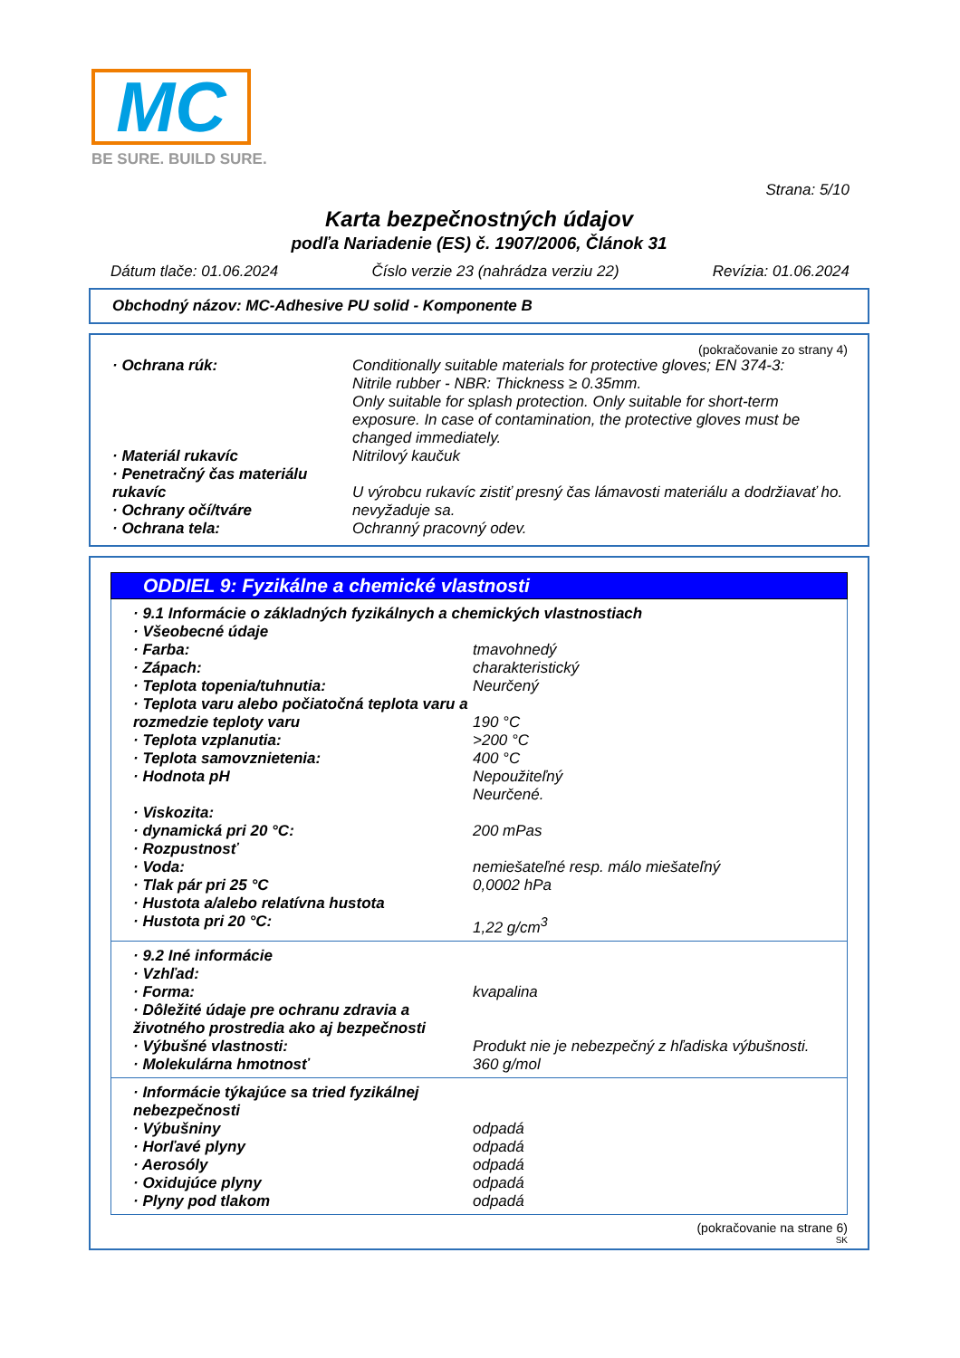MC
BE SURE. BUILD SURE.
Strana: 5/10
Karta bezpečnostných údajov
podľa Nariadenie (ES) č. 1907/2006, Článok 31
Dátum tlače: 01.06.2024 Číslo verzie 23 (nahrádza verziu 22) Revízia: 01.06.2024
Obchodný názov: MC-Adhesive PU solid - Komponente B
(pokračovanie zo strany 4)
| · Ochrana rúk: | Conditionally suitable materials for protective gloves; EN 374-3: Nitrile rubber - NBR: Thickness ≥ 0.35mm. Only suitable for splash protection. Only suitable for short-term exposure. In case of contamination, the protective gloves must be changed immediately. |
| · Materiál rukavíc | Nitrilový kaučuk |
| · Penetračný čas materiálu rukavíc | U výrobcu rukavíc zistiť presný čas lámavosti materiálu a dodržiavať ho. |
| · Ochrany očí/tváre | nevyžaduje sa. |
| · Ochrana tela: | Ochranný pracovný odev. |
ODDIEL 9: Fyzikálne a chemické vlastnosti
| · 9.1 Informácie o základných fyzikálnych a chemických vlastnostiach | |
| · Všeobecné údaje | |
| · Farba: | tmavohnedý |
| · Zápach: | charakteristický |
| · Teplota topenia/tuhnutia: | Neurčený |
| · Teplota varu alebo počiatočná teplota varu a rozmedzie teploty varu | 190 °C |
| · Teplota vzplanutia: | >200 °C |
| · Teplota samovznietenia: | 400 °C |
| · Hodnota pH | Nepoužiteľný Neurčené. |
| · Viskozita: | |
| · dynamická pri 20 °C: | 200 mPas |
| · Rozpustnosť | |
| · Voda: | nemiešateľné resp. málo miešateľný |
| · Tlak pár pri 25 °C | 0,0002 hPa |
| · Hustota a/alebo relatívna hustota | |
| · Hustota pri 20 °C: | 1,22 g/cm<sup>3</sup> |
| · 9.2 Iné informácie | |
| · Vzhľad: | |
| · Forma: | kvapalina |
| · Dôležité údaje pre ochranu zdravia a životného prostredia ako aj bezpečnosti | |
| · Výbušné vlastnosti: | Produkt nie je nebezpečný z hľadiska výbušnosti. |
| · Molekulárna hmotnosť | 360 g/mol |
| · Informácie týkajúce sa tried fyzikálnej nebezpečnosti | |
| · Výbušniny | odpadá |
| · Horľavé plyny | odpadá |
| · Aerosóly | odpadá |
| · Oxidujúce plyny | odpadá |
| · Plyny pod tlakom | odpadá |
(pokračovanie na strane 6)
SK